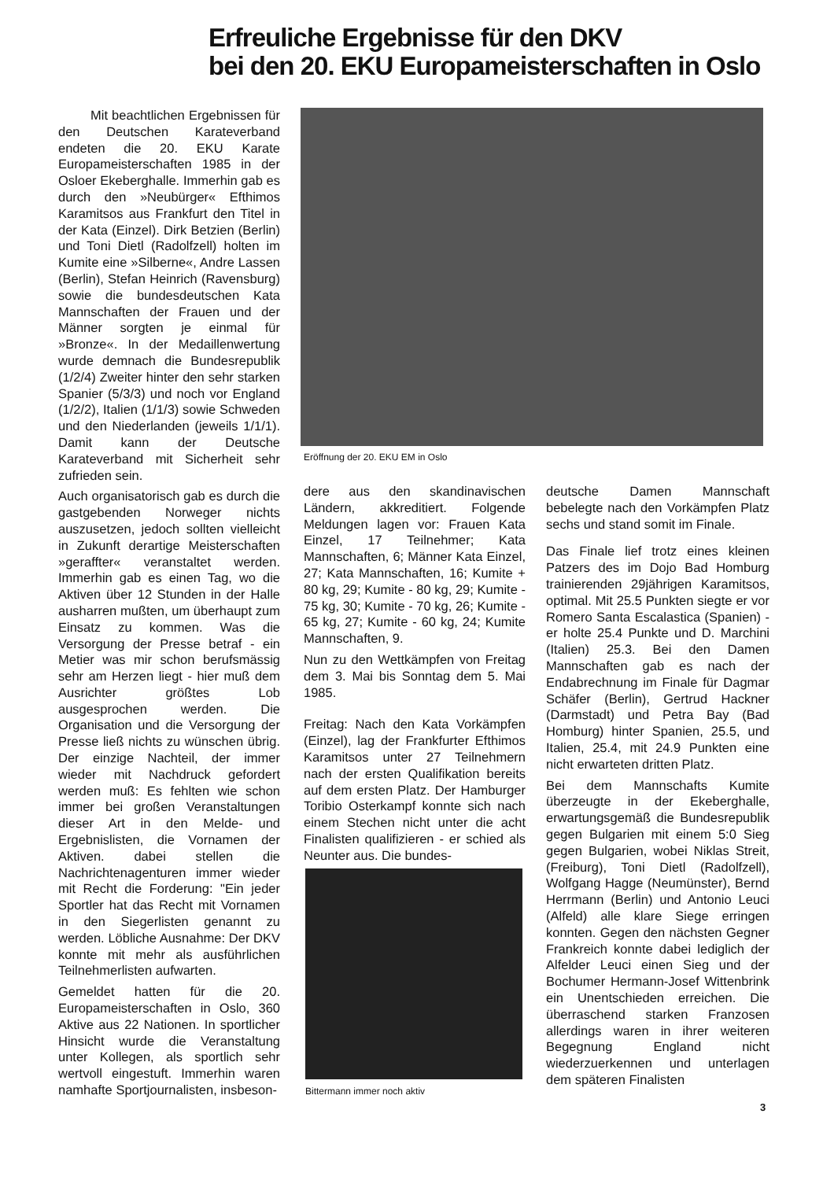Erfreuliche Ergebnisse für den DKV
bei den 20. EKU Europameisterschaften in Oslo
Mit beachtlichen Ergebnissen für den Deutschen Karateverband endeten die 20. EKU Karate Europameisterschaften 1985 in der Osloer Ekeberghalle. Immerhin gab es durch den »Neubürger« Efthimos Karamitsos aus Frankfurt den Titel in der Kata (Einzel). Dirk Betzien (Berlin) und Toni Dietl (Radolfzell) holten im Kumite eine »Silberne«, Andre Lassen (Berlin), Stefan Heinrich (Ravensburg) sowie die bundesdeutschen Kata Mannschaften der Frauen und der Männer sorgten je einmal für »Bronze«. In der Medaillenwertung wurde demnach die Bundesrepublik (1/2/4) Zweiter hinter den sehr starken Spanier (5/3/3) und noch vor England (1/2/2), Italien (1/1/3) sowie Schweden und den Niederlanden (jeweils 1/1/1). Damit kann der Deutsche Karateverband mit Sicherheit sehr zufrieden sein.
Auch organisatorisch gab es durch die gastgebenden Norweger nichts auszusetzen, jedoch sollten vielleicht in Zukunft derartige Meisterschaften »geraffter« veranstaltet werden. Immerhin gab es einen Tag, wo die Aktiven über 12 Stunden in der Halle ausharren mußten, um überhaupt zum Einsatz zu kommen. Was die Versorgung der Presse betraf - ein Metier was mir schon berufsmässig sehr am Herzen liegt - hier muß dem Ausrichter größtes Lob ausgesprochen werden. Die Organisation und die Versorgung der Presse ließ nichts zu wünschen übrig. Der einzige Nachteil, der immer wieder mit Nachdruck gefordert werden muß: Es fehlten wie schon immer bei großen Veranstaltungen dieser Art in den Melde- und Ergebnislisten, die Vornamen der Aktiven. dabei stellen die Nachrichtenagenturen immer wieder mit Recht die Forderung: "Ein jeder Sportler hat das Recht mit Vornamen in den Siegerlisten genannt zu werden. Löbliche Ausnahme: Der DKV konnte mit mehr als ausführlichen Teilnehmerlisten aufwarten.
Gemeldet hatten für die 20. Europameisterschaften in Oslo, 360 Aktive aus 22 Nationen. In sportlicher Hinsicht wurde die Veranstaltung unter Kollegen, als sportlich sehr wertvoll eingestuft. Immerhin waren namhafte Sportjournalisten, insbeson-
Eröffnung der 20. EKU EM in Oslo
dere aus den skandinavischen Ländern, akkreditiert. Folgende Meldungen lagen vor: Frauen Kata Einzel, 17 Teilnehmer; Kata Mannschaften, 6; Männer Kata Einzel, 27; Kata Mannschaften, 16; Kumite + 80 kg, 29; Kumite - 80 kg, 29; Kumite - 75 kg, 30; Kumite - 70 kg, 26; Kumite - 65 kg, 27; Kumite - 60 kg, 24; Kumite Mannschaften, 9.
Nun zu den Wettkämpfen von Freitag dem 3. Mai bis Sonntag dem 5. Mai 1985.
Freitag: Nach den Kata Vorkämpfen (Einzel), lag der Frankfurter Efthimos Karamitsos unter 27 Teilnehmern nach der ersten Qualifikation bereits auf dem ersten Platz. Der Hamburger Toribio Osterkampf konnte sich nach einem Stechen nicht unter die acht Finalisten qualifizieren - er schied als Neunter aus. Die bundes-
Bittermann immer noch aktiv
deutsche Damen Mannschaft bebelegte nach den Vorkämpfen Platz sechs und stand somit im Finale.
Das Finale lief trotz eines kleinen Patzers des im Dojo Bad Homburg trainierenden 29jährigen Karamitsos, optimal. Mit 25.5 Punkten siegte er vor Romero Santa Escalastica (Spanien) - er holte 25.4 Punkte und D. Marchini (Italien) 25.3. Bei den Damen Mannschaften gab es nach der Endabrechnung im Finale für Dagmar Schäfer (Berlin), Gertrud Hackner (Darmstadt) und Petra Bay (Bad Homburg) hinter Spanien, 25.5, und Italien, 25.4, mit 24.9 Punkten eine nicht erwarteten dritten Platz.
Bei dem Mannschafts Kumite überzeugte in der Ekeberghalle, erwartungsgemäß die Bundesrepublik gegen Bulgarien mit einem 5:0 Sieg gegen Bulgarien, wobei Niklas Streit, (Freiburg), Toni Dietl (Radolfzell), Wolfgang Hagge (Neumünster), Bernd Herrmann (Berlin) und Antonio Leuci (Alfeld) alle klare Siege erringen konnten. Gegen den nächsten Gegner Frankreich konnte dabei lediglich der Alfelder Leuci einen Sieg und der Bochumer Hermann-Josef Wittenbrink ein Unentschieden erreichen. Die überraschend starken Franzosen allerdings waren in ihrer weiteren Begegnung England nicht wiederzuerkennen und unterlagen dem späteren Finalisten
3